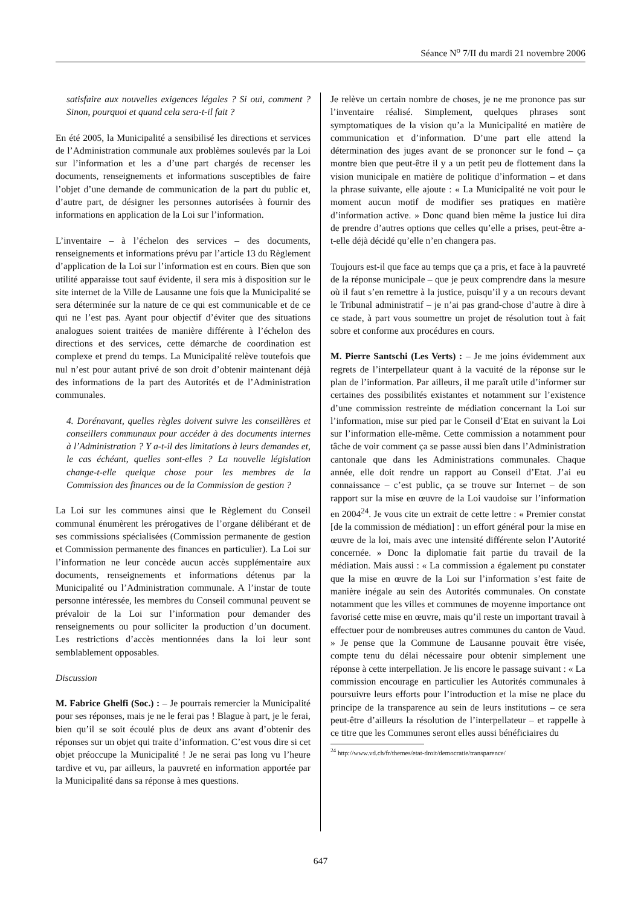Séance N<sup>o</sup> 7/II du mardi 21 novembre 2006
satisfaire aux nouvelles exigences légales ? Si oui, comment ? Sinon, pourquoi et quand cela sera-t-il fait ?
En été 2005, la Municipalité a sensibilisé les directions et services de l’Administration communale aux problèmes soulevés par la Loi sur l’information et les a d’une part chargés de recenser les documents, renseignements et informations susceptibles de faire l’objet d’une demande de communication de la part du public et, d’autre part, de désigner les personnes autorisées à fournir des informations en application de la Loi sur l’information.
L’inventaire – à l’échelon des services – des documents, renseignements et informations prévu par l’article 13 du Règlement d’application de la Loi sur l’information est en cours. Bien que son utilité apparaisse tout sauf évidente, il sera mis à disposition sur le site internet de la Ville de Lausanne une fois que la Municipalité se sera déterminée sur la nature de ce qui est communicable et de ce qui ne l’est pas. Ayant pour objectif d’éviter que des situations analogues soient traitées de manière différente à l’échelon des directions et des services, cette démarche de coordination est complexe et prend du temps. La Municipalité relève toutefois que nul n’est pour autant privé de son droit d’obtenir maintenant déjà des informations de la part des Autorités et de l’Administration communales.
4. Dorénavant, quelles règles doivent suivre les conseillères et conseillers communaux pour accéder à des documents internes à l’Administration ? Y a-t-il des limitations à leurs demandes et, le cas échéant, quelles sont-elles ? La nouvelle législation change-t-elle quelque chose pour les membres de la Commission des finances ou de la Commission de gestion ?
La Loi sur les communes ainsi que le Règlement du Conseil communal énumèrent les prérogatives de l’organe délibérant et de ses commissions spécialisées (Commission permanente de gestion et Commission permanente des finances en particulier). La Loi sur l’information ne leur concède aucun accès supplémentaire aux documents, renseignements et informations détenus par la Municipalité ou l’Administration communale. A l’instar de toute personne intéressée, les membres du Conseil communal peuvent se prévaloir de la Loi sur l’information pour demander des renseignements ou pour solliciter la production d’un document. Les restrictions d’accès mentionnées dans la loi leur sont semblablement opposables.
Discussion
M. Fabrice Ghelfi (Soc.) : – Je pourrais remercier la Municipalité pour ses réponses, mais je ne le ferai pas ! Blague à part, je le ferai, bien qu’il se soit écoulé plus de deux ans avant d’obtenir des réponses sur un objet qui traite d’information. C’est vous dire si cet objet préoccupe la Municipalité ! Je ne serai pas long vu l’heure tardive et vu, par ailleurs, la pauvreté en information apportée par la Municipalité dans sa réponse à mes questions.
Je relève un certain nombre de choses, je ne me prononce pas sur l’inventaire réalisé. Simplement, quelques phrases sont symptomatiques de la vision qu’a la Municipalité en matière de communication et d’information. D’une part elle attend la détermination des juges avant de se prononcer sur le fond – ça montre bien que peut-être il y a un petit peu de flottement dans la vision municipale en matière de politique d’information – et dans la phrase suivante, elle ajoute : « La Municipalité ne voit pour le moment aucun motif de modifier ses pratiques en matière d’information active. » Donc quand bien même la justice lui dira de prendre d’autres options que celles qu’elle a prises, peut-être a-t-elle déjà décidé qu’elle n’en changera pas.
Toujours est-il que face au temps que ça a pris, et face à la pauvreté de la réponse municipale – que je peux comprendre dans la mesure où il faut s’en remettre à la justice, puisqu’il y a un recours devant le Tribunal administratif – je n’ai pas grand-chose d’autre à dire à ce stade, à part vous soumettre un projet de résolution tout à fait sobre et conforme aux procédures en cours.
M. Pierre Santschi (Les Verts) : – Je me joins évidemment aux regrets de l’interpellateur quant à la vacuité de la réponse sur le plan de l’information. Par ailleurs, il me paraît utile d’informer sur certaines des possibilités existantes et notamment sur l’existence d’une commission restreinte de médiation concernant la Loi sur l’information, mise sur pied par le Conseil d’Etat en suivant la Loi sur l’information elle-même. Cette commission a notamment pour tâche de voir comment ça se passe aussi bien dans l’Administration cantonale que dans les Administrations communales. Chaque année, elle doit rendre un rapport au Conseil d’Etat. J’ai eu connaissance – c’est public, ça se trouve sur Internet – de son rapport sur la mise en œuvre de la Loi vaudoise sur l’information en 2004<sup>24</sup>. Je vous cite un extrait de cette lettre : « Premier constat [de la commission de médiation] : un effort général pour la mise en œuvre de la loi, mais avec une intensité différente selon l’Autorité concernée. » Donc la diplomatie fait partie du travail de la médiation. Mais aussi : « La commission a également pu constater que la mise en œuvre de la Loi sur l’information s’est faite de manière inégale au sein des Autorités communales. On constate notamment que les villes et communes de moyenne importance ont favorisé cette mise en œuvre, mais qu’il reste un important travail à effectuer pour de nombreuses autres communes du canton de Vaud. » Je pense que la Commune de Lausanne pouvait être visée, compte tenu du délai nécessaire pour obtenir simplement une réponse à cette interpellation. Je lis encore le passage suivant : « La commission encourage en particulier les Autorités communales à poursuivre leurs efforts pour l’introduction et la mise ne place du principe de la transparence au sein de leurs institutions – ce sera peut-être d’ailleurs la résolution de l’interpellateur – et rappelle à ce titre que les Communes seront elles aussi bénéficiaires du
<sup>24</sup> http://www.vd.ch/fr/themes/etat-droit/democratie/transparence/
647